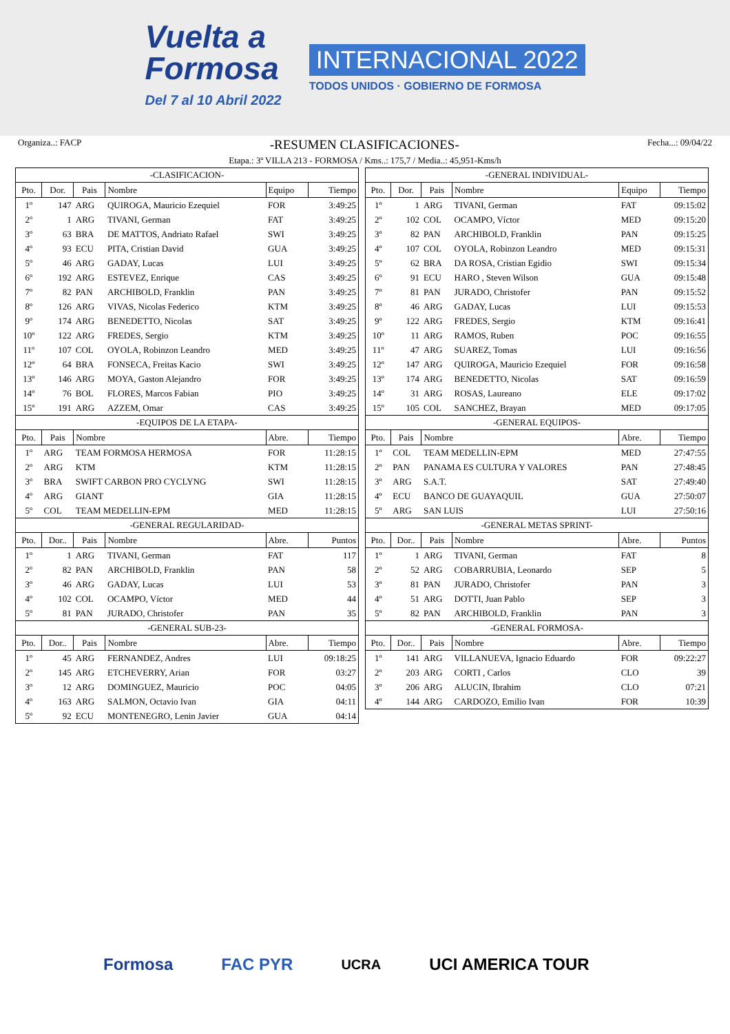Vuelta a
Formosa
Del 7 al 10 Abril 2022
INTERNACIONAL 2022
TODOS UNIDOS · GOBIERNO DE FORMOSA
Organiza..: FACP -RESUMEN CLASIFICACIONES- Fecha...: 09/04/22
Etapa.: 3ª VILLA 213 - FORMOSA / Kms..: 175,7 / Media..: 45,951-Kms/h
| -CLASIFICACION- | | | | | |
| Pto. | Dor. | Pais | Nombre | Equipo | Tiempo |
| 1º | 147 | ARG | QUIROGA, Mauricio Ezequiel | FOR | 3:49:25 |
| 2º | 1 | ARG | TIVANI, German | FAT | 3:49:25 |
| 3º | 63 | BRA | DE MATTOS, Andriato Rafael | SWI | 3:49:25 |
| 4º | 93 | ECU | PITA, Cristian David | GUA | 3:49:25 |
| 5º | 46 | ARG | GADAY, Lucas | LUI | 3:49:25 |
| 6º | 192 | ARG | ESTEVEZ, Enrique | CAS | 3:49:25 |
| 7º | 82 | PAN | ARCHIBOLD, Franklin | PAN | 3:49:25 |
| 8º | 126 | ARG | VIVAS, Nicolas Federico | KTM | 3:49:25 |
| 9º | 174 | ARG | BENEDETTO, Nicolas | SAT | 3:49:25 |
| 10º | 122 | ARG | FREDES, Sergio | KTM | 3:49:25 |
| 11º | 107 | COL | OYOLA, Robinzon Leandro | MED | 3:49:25 |
| 12º | 64 | BRA | FONSECA, Freitas Kacio | SWI | 3:49:25 |
| 13º | 146 | ARG | MOYA, Gaston Alejandro | FOR | 3:49:25 |
| 14º | 76 | BOL | FLORES, Marcos Fabian | PIO | 3:49:25 |
| 15º | 191 | ARG | AZZEM, Omar | CAS | 3:49:25 |
| -EQUIPOS DE LA ETAPA- | | | | | |
| Pto. | Pais | Nombre | | Abre. | Tiempo |
| 1º | ARG | TEAM FORMOSA HERMOSA | | FOR | 11:28:15 |
| 2º | ARG | KTM | | KTM | 11:28:15 |
| 3º | BRA | SWIFT CARBON PRO CYCLYNG | | SWI | 11:28:15 |
| 4º | ARG | GIANT | | GIA | 11:28:15 |
| 5º | COL | TEAM MEDELLIN-EPM | | MED | 11:28:15 |
| -GENERAL REGULARIDAD- | | | | | |
| Pto. | Dor.. | Pais | Nombre | Abre. | Puntos |
| 1º | 1 | ARG | TIVANI, German | FAT | 117 |
| 2º | 82 | PAN | ARCHIBOLD, Franklin | PAN | 58 |
| 3º | 46 | ARG | GADAY, Lucas | LUI | 53 |
| 4º | 102 | COL | OCAMPO, Víctor | MED | 44 |
| 5º | 81 | PAN | JURADO, Christofer | PAN | 35 |
| -GENERAL SUB-23- | | | | | |
| Pto. | Dor.. | Pais | Nombre | Abre. | Tiempo |
| 1º | 45 | ARG | FERNANDEZ, Andres | LUI | 09:18:25 |
| 2º | 145 | ARG | ETCHEVERRY, Arian | FOR | 03:27 |
| 3º | 12 | ARG | DOMINGUEZ, Mauricio | POC | 04:05 |
| 4º | 163 | ARG | SALMON, Octavio Ivan | GIA | 04:11 |
| 5º | 92 | ECU | MONTENEGRO, Lenin Javier | GUA | 04:14 |
| -GENERAL INDIVIDUAL- | | | | | |
| Pto. | Dor. | Pais | Nombre | Equipo | Tiempo |
| 1º | 1 | ARG | TIVANI, German | FAT | 09:15:02 |
| 2º | 102 | COL | OCAMPO, Víctor | MED | 09:15:20 |
| 3º | 82 | PAN | ARCHIBOLD, Franklin | PAN | 09:15:25 |
| 4º | 107 | COL | OYOLA, Robinzon Leandro | MED | 09:15:31 |
| 5º | 62 | BRA | DA ROSA, Cristian Egidio | SWI | 09:15:34 |
| 6º | 91 | ECU | HARO , Steven Wilson | GUA | 09:15:48 |
| 7º | 81 | PAN | JURADO, Christofer | PAN | 09:15:52 |
| 8º | 46 | ARG | GADAY, Lucas | LUI | 09:15:53 |
| 9º | 122 | ARG | FREDES, Sergio | KTM | 09:16:41 |
| 10º | 11 | ARG | RAMOS, Ruben | POC | 09:16:55 |
| 11º | 47 | ARG | SUAREZ, Tomas | LUI | 09:16:56 |
| 12º | 147 | ARG | QUIROGA, Mauricio Ezequiel | FOR | 09:16:58 |
| 13º | 174 | ARG | BENEDETTO, Nicolas | SAT | 09:16:59 |
| 14º | 31 | ARG | ROSAS, Laureano | ELE | 09:17:02 |
| 15º | 105 | COL | SANCHEZ, Brayan | MED | 09:17:05 |
| -GENERAL EQUIPOS- | | | | | |
| Pto. | Pais | Nombre | | Abre. | Tiempo |
| 1º | COL | TEAM MEDELLIN-EPM | | MED | 27:47:55 |
| 2º | PAN | PANAMA ES CULTURA Y VALORES | | PAN | 27:48:45 |
| 3º | ARG | S.A.T. | | SAT | 27:49:40 |
| 4º | ECU | BANCO DE GUAYAQUIL | | GUA | 27:50:07 |
| 5º | ARG | SAN LUIS | | LUI | 27:50:16 |
| -GENERAL METAS SPRINT- | | | | | |
| Pto. | Dor.. | Pais | Nombre | Abre. | Puntos |
| 1º | 1 | ARG | TIVANI, German | FAT | 8 |
| 2º | 52 | ARG | COBARRUBIA, Leonardo | SEP | 5 |
| 3º | 81 | PAN | JURADO, Christofer | PAN | 3 |
| 4º | 51 | ARG | DOTTI, Juan Pablo | SEP | 3 |
| 5º | 82 | PAN | ARCHIBOLD, Franklin | PAN | 3 |
| -GENERAL FORMOSA- | | | | | |
| Pto. | Dor.. | Pais | Nombre | Abre. | Tiempo |
| 1º | 141 | ARG | VILLANUEVA, Ignacio Eduardo | FOR | 09:22:27 |
| 2º | 203 | ARG | CORTI , Carlos | CLO | 39 |
| 3º | 206 | ARG | ALUCIN, Ibrahim | CLO | 07:21 |
| 4º | 144 | ARG | CARDOZO, Emilio Ivan | FOR | 10:39 |
Formosa FAC PYR UCRA UCI AMERICA TOUR